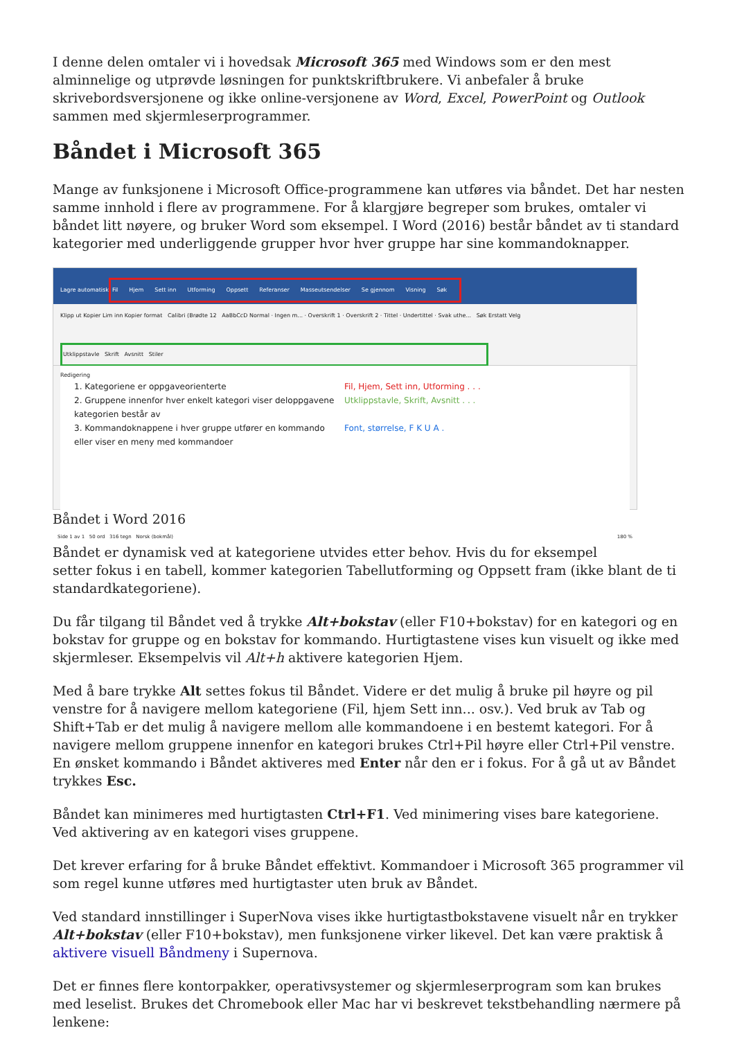I denne delen omtaler vi i hovedsak Microsoft 365 med Windows som er den mest alminnelige og utprøvde løsningen for punktskriftbrukere. Vi anbefaler å bruke skrivebordsversjonene og ikke online-versjonene av Word, Excel, PowerPoint og Outlook sammen med skjermleserprogrammer.
Båndet i Microsoft 365
Mange av funksjonene i Microsoft Office-programmene kan utføres via båndet. Det har nesten samme innhold i flere av programmene. For å klargjøre begreper som brukes, omtaler vi båndet litt nøyere, og bruker Word som eksempel. I Word (2016) består båndet av ti standard kategorier med underliggende grupper hvor hver gruppe har sine kommandoknapper.
Lagre automatisk
Fil Hjem Sett inn Utforming Oppsett Referanser Masseutsendelser Se gjennom Visning Søk
Klipp ut Kopier Lim inn Kopier format Calibri (Brødte 12 AaBbCcD Normal · Ingen m... · Overskrift 1 · Overskrift 2 · Tittel · Undertittel · Svak uthe... Søk Erstatt Velg
Utklippstavle Skrift Avsnitt Stiler
Redigering
1. Kategoriene er oppgaveorienterte Fil, Hjem, Sett inn, Utforming . . .
2. Gruppene innenfor hver enkelt kategori viser deloppgavene kategorien består av
Utklippstavle, Skrift, Avsnitt . . .
3. Kommandoknappene i hver gruppe utfører en kommando eller viser en meny med kommandoer
Font, størrelse, F K U A .
Side 1 av 1 50 ord 316 tegn Norsk (bokmål) 180 %
Båndet i Word 2016
Båndet er dynamisk ved at kategoriene utvides etter behov. Hvis du for eksempel setter fokus i en tabell, kommer kategorien Tabellutforming og Oppsett fram (ikke blant de ti standardkategoriene).
Du får tilgang til Båndet ved å trykke Alt+bokstav (eller F10+bokstav) for en kategori og en bokstav for gruppe og en bokstav for kommando. Hurtigtastene vises kun visuelt og ikke med skjermleser. Eksempelvis vil Alt+h aktivere kategorien Hjem.
Med å bare trykke Alt settes fokus til Båndet. Videre er det mulig å bruke pil høyre og pil venstre for å navigere mellom kategoriene (Fil, hjem Sett inn... osv.). Ved bruk av Tab og Shift+Tab er det mulig å navigere mellom alle kommandoene i en bestemt kategori. For å navigere mellom gruppene innenfor en kategori brukes Ctrl+Pil høyre eller Ctrl+Pil venstre. En ønsket kommando i Båndet aktiveres med Enter når den er i fokus. For å gå ut av Båndet trykkes Esc.
Båndet kan minimeres med hurtigtasten Ctrl+F1. Ved minimering vises bare kategoriene. Ved aktivering av en kategori vises gruppene.
Det krever erfaring for å bruke Båndet effektivt. Kommandoer i Microsoft 365 programmer vil som regel kunne utføres med hurtigtaster uten bruk av Båndet.
Ved standard innstillinger i SuperNova vises ikke hurtigtastbokstavene visuelt når en trykker Alt+bokstav (eller F10+bokstav), men funksjonene virker likevel. Det kan være praktisk å aktivere visuell Båndmeny i Supernova.
Det er finnes flere kontorpakker, operativsystemer og skjermleserprogram som kan brukes med leselist. Brukes det Chromebook eller Mac har vi beskrevet tekstbehandling nærmere på lenkene: